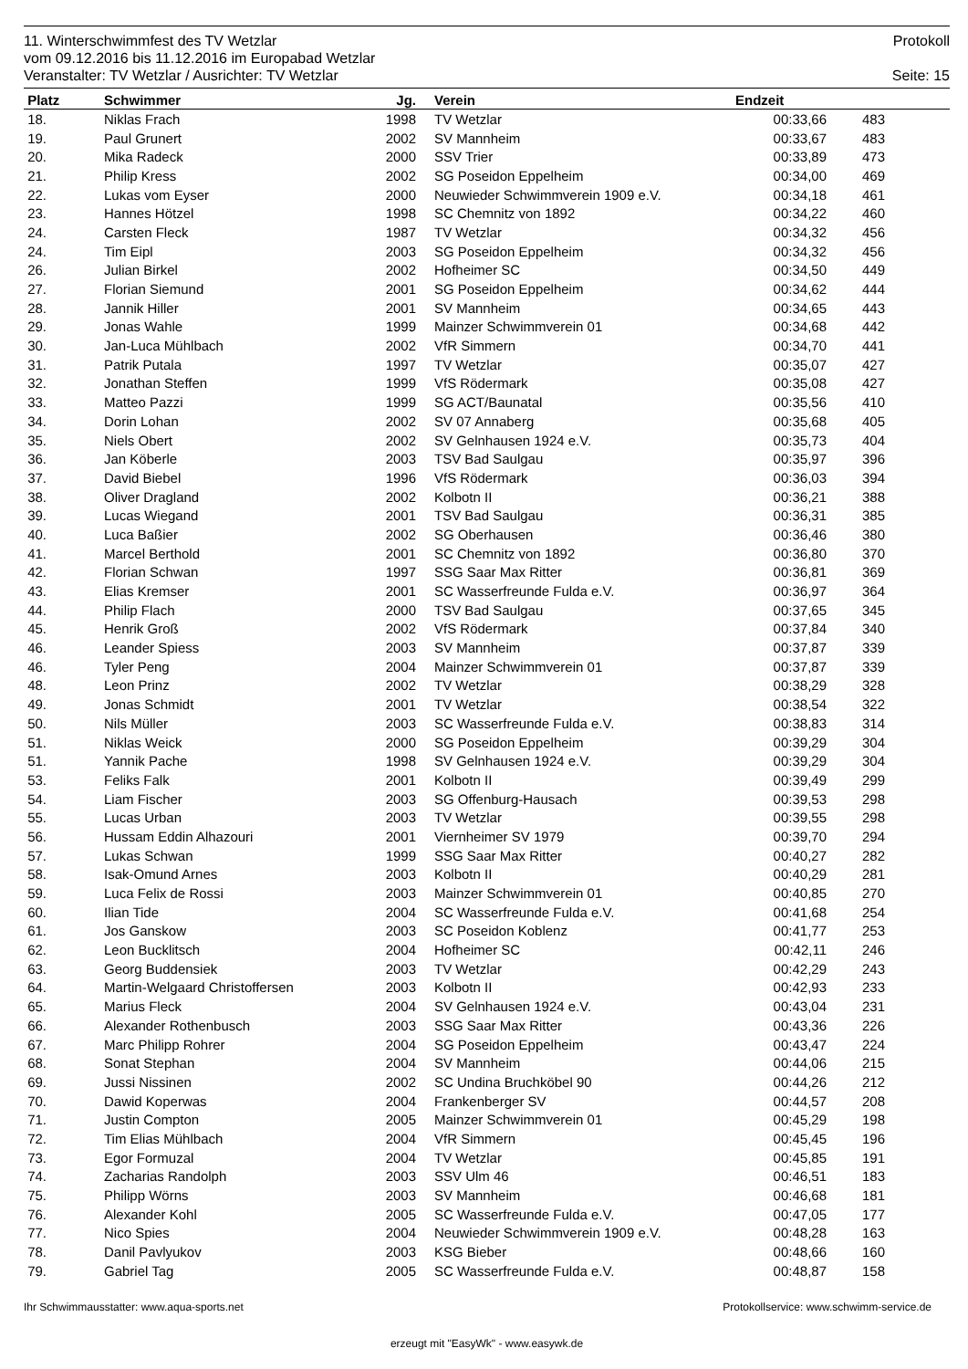11. Winterschwimmfest des TV Wetzlar Protokoll
vom 09.12.2016 bis 11.12.2016 im Europabad Wetzlar
Veranstalter: TV Wetzlar / Ausrichter: TV Wetzlar Seite: 15
| Platz | Schwimmer | Jg. | | Verein | Endzeit | | |
| --- | --- | --- | --- | --- | --- | --- | --- |
| 18. | Niklas Frach | 1998 | | TV Wetzlar | 00:33,66 | 483 | |
| 19. | Paul Grunert | 2002 | | SV Mannheim | 00:33,67 | 483 | |
| 20. | Mika Radeck | 2000 | | SSV Trier | 00:33,89 | 473 | |
| 21. | Philip Kress | 2002 | | SG Poseidon Eppelheim | 00:34,00 | 469 | |
| 22. | Lukas vom Eyser | 2000 | | Neuwieder Schwimmverein 1909 e.V. | 00:34,18 | 461 | |
| 23. | Hannes Hötzel | 1998 | | SC Chemnitz von 1892 | 00:34,22 | 460 | |
| 24. | Carsten Fleck | 1987 | | TV Wetzlar | 00:34,32 | 456 | |
| 24. | Tim Eipl | 2003 | | SG Poseidon Eppelheim | 00:34,32 | 456 | |
| 26. | Julian Birkel | 2002 | | Hofheimer SC | 00:34,50 | 449 | |
| 27. | Florian Siemund | 2001 | | SG Poseidon Eppelheim | 00:34,62 | 444 | |
| 28. | Jannik Hiller | 2001 | | SV Mannheim | 00:34,65 | 443 | |
| 29. | Jonas Wahle | 1999 | | Mainzer Schwimmverein 01 | 00:34,68 | 442 | |
| 30. | Jan-Luca Mühlbach | 2002 | | VfR Simmern | 00:34,70 | 441 | |
| 31. | Patrik Putala | 1997 | | TV Wetzlar | 00:35,07 | 427 | |
| 32. | Jonathan Steffen | 1999 | | VfS Rödermark | 00:35,08 | 427 | |
| 33. | Matteo Pazzi | 1999 | | SG ACT/Baunatal | 00:35,56 | 410 | |
| 34. | Dorin Lohan | 2002 | | SV 07 Annaberg | 00:35,68 | 405 | |
| 35. | Niels Obert | 2002 | | SV Gelnhausen 1924 e.V. | 00:35,73 | 404 | |
| 36. | Jan Köberle | 2003 | | TSV Bad Saulgau | 00:35,97 | 396 | |
| 37. | David Biebel | 1996 | | VfS Rödermark | 00:36,03 | 394 | |
| 38. | Oliver Dragland | 2002 | | Kolbotn II | 00:36,21 | 388 | |
| 39. | Lucas Wiegand | 2001 | | TSV Bad Saulgau | 00:36,31 | 385 | |
| 40. | Luca Baßier | 2002 | | SG Oberhausen | 00:36,46 | 380 | |
| 41. | Marcel Berthold | 2001 | | SC Chemnitz von 1892 | 00:36,80 | 370 | |
| 42. | Florian Schwan | 1997 | | SSG Saar Max Ritter | 00:36,81 | 369 | |
| 43. | Elias Kremser | 2001 | | SC Wasserfreunde Fulda e.V. | 00:36,97 | 364 | |
| 44. | Philip Flach | 2000 | | TSV Bad Saulgau | 00:37,65 | 345 | |
| 45. | Henrik Groß | 2002 | | VfS Rödermark | 00:37,84 | 340 | |
| 46. | Leander Spiess | 2003 | | SV Mannheim | 00:37,87 | 339 | |
| 46. | Tyler Peng | 2004 | | Mainzer Schwimmverein 01 | 00:37,87 | 339 | |
| 48. | Leon Prinz | 2002 | | TV Wetzlar | 00:38,29 | 328 | |
| 49. | Jonas Schmidt | 2001 | | TV Wetzlar | 00:38,54 | 322 | |
| 50. | Nils Müller | 2003 | | SC Wasserfreunde Fulda e.V. | 00:38,83 | 314 | |
| 51. | Niklas Weick | 2000 | | SG Poseidon Eppelheim | 00:39,29 | 304 | |
| 51. | Yannik Pache | 1998 | | SV Gelnhausen 1924 e.V. | 00:39,29 | 304 | |
| 53. | Feliks Falk | 2001 | | Kolbotn II | 00:39,49 | 299 | |
| 54. | Liam Fischer | 2003 | | SG Offenburg-Hausach | 00:39,53 | 298 | |
| 55. | Lucas Urban | 2003 | | TV Wetzlar | 00:39,55 | 298 | |
| 56. | Hussam Eddin Alhazouri | 2001 | | Viernheimer SV 1979 | 00:39,70 | 294 | |
| 57. | Lukas Schwan | 1999 | | SSG Saar Max Ritter | 00:40,27 | 282 | |
| 58. | Isak-Omund Arnes | 2003 | | Kolbotn II | 00:40,29 | 281 | |
| 59. | Luca Felix de Rossi | 2003 | | Mainzer Schwimmverein 01 | 00:40,85 | 270 | |
| 60. | Ilian Tide | 2004 | | SC Wasserfreunde Fulda e.V. | 00:41,68 | 254 | |
| 61. | Jos Ganskow | 2003 | | SC Poseidon Koblenz | 00:41,77 | 253 | |
| 62. | Leon Bucklitsch | 2004 | | Hofheimer SC | 00:42,11 | 246 | |
| 63. | Georg Buddensiek | 2003 | | TV Wetzlar | 00:42,29 | 243 | |
| 64. | Martin-Welgaard Christoffersen | 2003 | | Kolbotn II | 00:42,93 | 233 | |
| 65. | Marius Fleck | 2004 | | SV Gelnhausen 1924 e.V. | 00:43,04 | 231 | |
| 66. | Alexander Rothenbusch | 2003 | | SSG Saar Max Ritter | 00:43,36 | 226 | |
| 67. | Marc Philipp Rohrer | 2004 | | SG Poseidon Eppelheim | 00:43,47 | 224 | |
| 68. | Sonat Stephan | 2004 | | SV Mannheim | 00:44,06 | 215 | |
| 69. | Jussi Nissinen | 2002 | | SC Undina Bruchköbel 90 | 00:44,26 | 212 | |
| 70. | Dawid Koperwas | 2004 | | Frankenberger SV | 00:44,57 | 208 | |
| 71. | Justin Compton | 2005 | | Mainzer Schwimmverein 01 | 00:45,29 | 198 | |
| 72. | Tim Elias Mühlbach | 2004 | | VfR Simmern | 00:45,45 | 196 | |
| 73. | Egor Formuzal | 2004 | | TV Wetzlar | 00:45,85 | 191 | |
| 74. | Zacharias Randolph | 2003 | | SSV Ulm 46 | 00:46,51 | 183 | |
| 75. | Philipp Wörns | 2003 | | SV Mannheim | 00:46,68 | 181 | |
| 76. | Alexander Kohl | 2005 | | SC Wasserfreunde Fulda e.V. | 00:47,05 | 177 | |
| 77. | Nico Spies | 2004 | | Neuwieder Schwimmverein 1909 e.V. | 00:48,28 | 163 | |
| 78. | Danil Pavlyukov | 2003 | | KSG Bieber | 00:48,66 | 160 | |
| 79. | Gabriel Tag | 2005 | | SC Wasserfreunde Fulda e.V. | 00:48,87 | 158 | |
Ihr Schwimmausstatter: www.aqua-sports.net Protokollservice: www.schwimm-service.de
erzeugt mit "EasyWk" - www.easywk.de